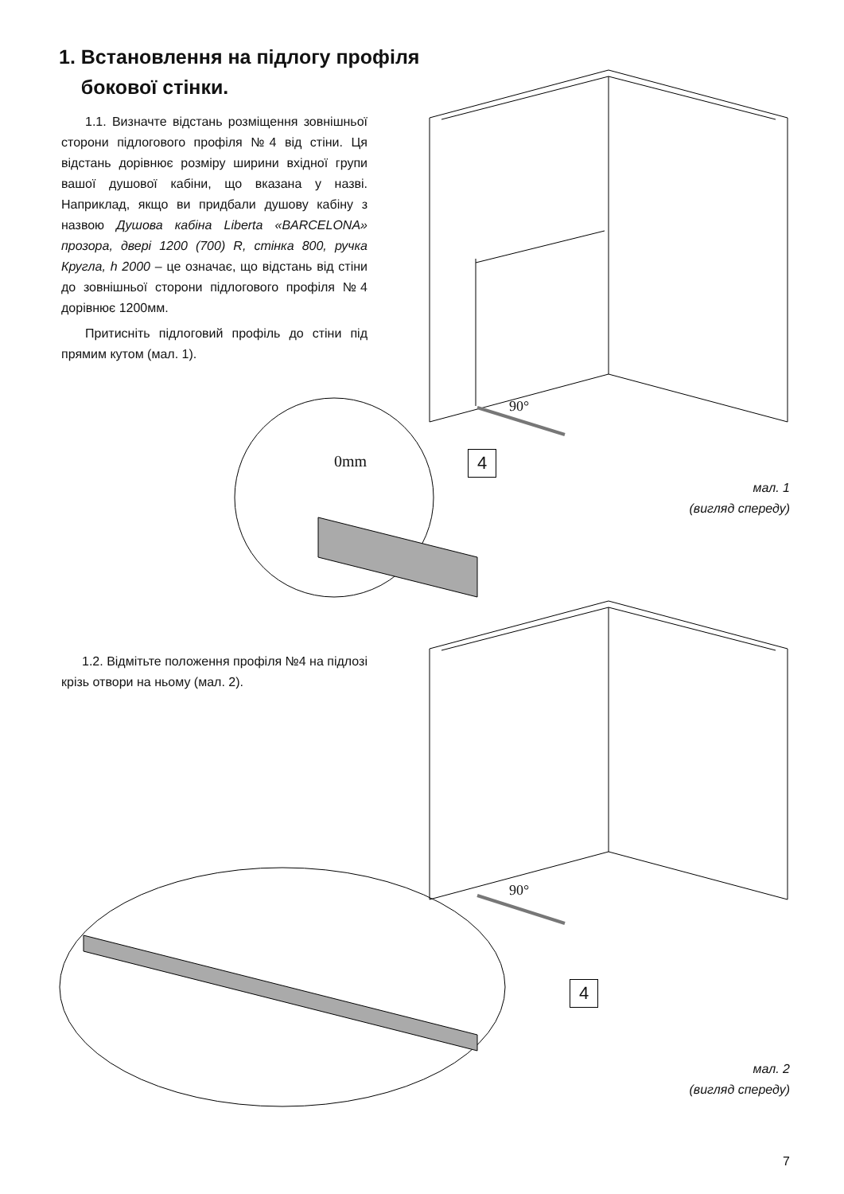1. Встановлення на підлогу профіля
бокової стінки.
1.1. Визначте відстань розміщення зовнішньої сторони підлогового профіля №4 від стіни. Ця відстань дорівнює розміру ширини вхідної групи вашої душової кабіни, що вказана у назві. Наприклад, якщо ви придбали душову кабіну з назвою Душова кабіна Liberta «BARCELONA» прозора, двері 1200 (700) R, стінка 800, ручка Кругла, h 2000 – це означає, що відстань від стіни до зовнішньої сторони підлогового профіля №4 дорівнює 1200мм.
Притисніть підлоговий профіль до стіни під прямим кутом (мал. 1).
90°
0mm 4
мал. 1
(вигляд спереду)
1.2. Відмітьте положення профіля №4 на підлозі крізь отвори на ньому (мал. 2).
90°
4
мал. 2
(вигляд спереду)
7